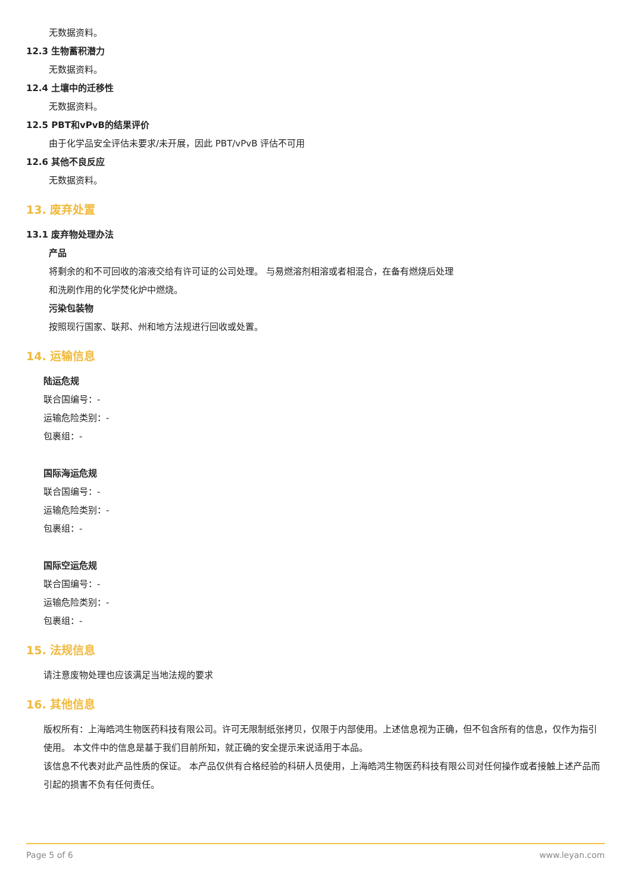无数据资料。
12.3 生物蓄积潜力
无数据资料。
12.4 土壤中的迁移性
无数据资料。
12.5 PBT和vPvB的结果评价
由于化学品安全评估未要求/未开展，因此 PBT/vPvB 评估不可用
12.6 其他不良反应
无数据资料。
13. 废弃处置
13.1 废弃物处理办法
产品
将剩余的和不可回收的溶液交给有许可证的公司处理。 与易燃溶剂相溶或者相混合，在备有燃烧后处理
和洗刷作用的化学焚化炉中燃烧。
污染包装物
按照现行国家、联邦、州和地方法规进行回收或处置。
14. 运输信息
陆运危规
联合国编号：-
运输危险类别：-
包裹组：-
国际海运危规
联合国编号：-
运输危险类别：-
包裹组：-
国际空运危规
联合国编号：-
运输危险类别：-
包裹组：-
15. 法规信息
请注意废物处理也应该满足当地法规的要求
16. 其他信息
版权所有：上海皓鸿生物医药科技有限公司。许可无限制纸张拷贝，仅限于内部使用。上述信息视为正确，但不包含所有的信息，仅作为指引使用。 本文件中的信息是基于我们目前所知，就正确的安全提示来说适用于本品。
该信息不代表对此产品性质的保证。 本产品仅供有合格经验的科研人员使用，上海皓鸿生物医药科技有限公司对任何操作或者接触上述产品而引起的损害不负有任何责任。
Page 5 of 6 www.leyan.com